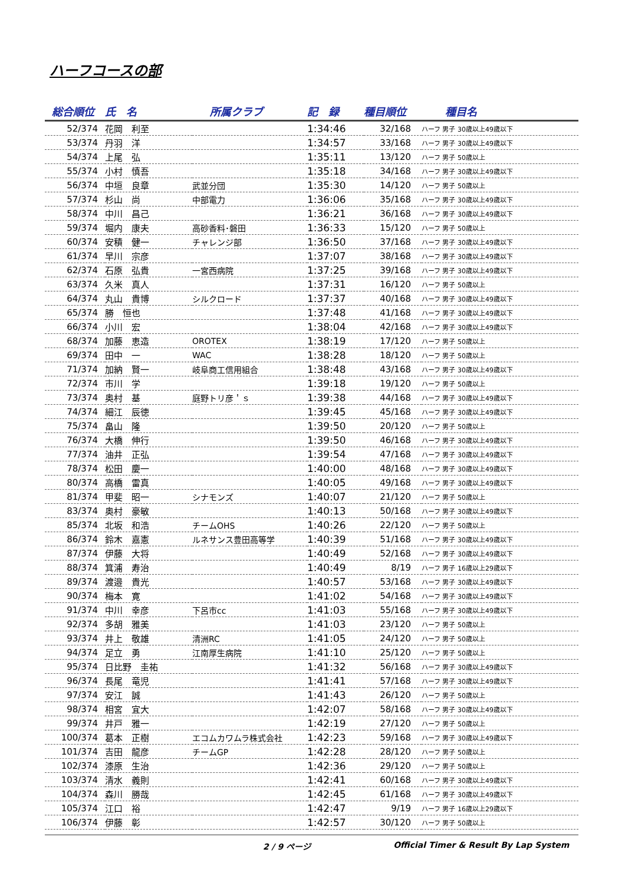ハーフコースの部
| 総合順位 | 氏 名 | 所属クラブ | 記 録 | 種目順位 | 種目名 |
| --- | --- | --- | --- | --- | --- |
| 52/374 | 花岡 利至 | | 1:34:46 | 32/168 | ハーフ 男子 30歳以上49歳以下 |
| 53/374 | 丹羽 洋 | | 1:34:57 | 33/168 | ハーフ 男子 30歳以上49歳以下 |
| 54/374 | 上尾 弘 | | 1:35:11 | 13/120 | ハーフ 男子 50歳以上 |
| 55/374 | 小村 慎吾 | | 1:35:18 | 34/168 | ハーフ 男子 30歳以上49歳以下 |
| 56/374 | 中垣 良章 | 武並分団 | 1:35:30 | 14/120 | ハーフ 男子 50歳以上 |
| 57/374 | 杉山 尚 | 中部電力 | 1:36:06 | 35/168 | ハーフ 男子 30歳以上49歳以下 |
| 58/374 | 中川 昌己 | | 1:36:21 | 36/168 | ハーフ 男子 30歳以上49歳以下 |
| 59/374 | 堀内 康夫 | 高砂香料･磐田 | 1:36:33 | 15/120 | ハーフ 男子 50歳以上 |
| 60/374 | 安積 健一 | チャレンジ部 | 1:36:50 | 37/168 | ハーフ 男子 30歳以上49歳以下 |
| 61/374 | 早川 宗彦 | | 1:37:07 | 38/168 | ハーフ 男子 30歳以上49歳以下 |
| 62/374 | 石原 弘貴 | 一宮西病院 | 1:37:25 | 39/168 | ハーフ 男子 30歳以上49歳以下 |
| 63/374 | 久米 真人 | | 1:37:31 | 16/120 | ハーフ 男子 50歳以上 |
| 64/374 | 丸山 貴博 | シルクロード | 1:37:37 | 40/168 | ハーフ 男子 30歳以上49歳以下 |
| 65/374 | 勝 恒也 | | 1:37:48 | 41/168 | ハーフ 男子 30歳以上49歳以下 |
| 66/374 | 小川 宏 | | 1:38:04 | 42/168 | ハーフ 男子 30歳以上49歳以下 |
| 68/374 | 加藤 恵造 | OROTEX | 1:38:19 | 17/120 | ハーフ 男子 50歳以上 |
| 69/374 | 田中 一 | WAC | 1:38:28 | 18/120 | ハーフ 男子 50歳以上 |
| 71/374 | 加納 賢一 | 岐阜商工信用組合 | 1:38:48 | 43/168 | ハーフ 男子 30歳以上49歳以下 |
| 72/374 | 市川 学 | | 1:39:18 | 19/120 | ハーフ 男子 50歳以上 |
| 73/374 | 奥村 基 | 庭野トリ彦＇ｓ | 1:39:38 | 44/168 | ハーフ 男子 30歳以上49歳以下 |
| 74/374 | 細江 辰徳 | | 1:39:45 | 45/168 | ハーフ 男子 30歳以上49歳以下 |
| 75/374 | 畠山 隆 | | 1:39:50 | 20/120 | ハーフ 男子 50歳以上 |
| 76/374 | 大橋 伸行 | | 1:39:50 | 46/168 | ハーフ 男子 30歳以上49歳以下 |
| 77/374 | 油井 正弘 | | 1:39:54 | 47/168 | ハーフ 男子 30歳以上49歳以下 |
| 78/374 | 松田 慶一 | | 1:40:00 | 48/168 | ハーフ 男子 30歳以上49歳以下 |
| 80/374 | 高橋 雷真 | | 1:40:05 | 49/168 | ハーフ 男子 30歳以上49歳以下 |
| 81/374 | 甲斐 昭一 | シナモンズ | 1:40:07 | 21/120 | ハーフ 男子 50歳以上 |
| 83/374 | 奥村 豪敏 | | 1:40:13 | 50/168 | ハーフ 男子 30歳以上49歳以下 |
| 85/374 | 北坂 和浩 | チームOHS | 1:40:26 | 22/120 | ハーフ 男子 50歳以上 |
| 86/374 | 鈴木 嘉憲 | ルネサンス豊田高等学 | 1:40:39 | 51/168 | ハーフ 男子 30歳以上49歳以下 |
| 87/374 | 伊藤 大将 | | 1:40:49 | 52/168 | ハーフ 男子 30歳以上49歳以下 |
| 88/374 | 箕浦 寿治 | | 1:40:49 | 8/19 | ハーフ 男子 16歳以上29歳以下 |
| 89/374 | 渡邉 貴光 | | 1:40:57 | 53/168 | ハーフ 男子 30歳以上49歳以下 |
| 90/374 | 梅本 寛 | | 1:41:02 | 54/168 | ハーフ 男子 30歳以上49歳以下 |
| 91/374 | 中川 幸彦 | 下呂市cc | 1:41:03 | 55/168 | ハーフ 男子 30歳以上49歳以下 |
| 92/374 | 多胡 雅美 | | 1:41:03 | 23/120 | ハーフ 男子 50歳以上 |
| 93/374 | 井上 敬雄 | 清洲RC | 1:41:05 | 24/120 | ハーフ 男子 50歳以上 |
| 94/374 | 足立 勇 | 江南厚生病院 | 1:41:10 | 25/120 | ハーフ 男子 50歳以上 |
| 95/374 | 日比野 圭祐 | | 1:41:32 | 56/168 | ハーフ 男子 30歳以上49歳以下 |
| 96/374 | 長尾 竜児 | | 1:41:41 | 57/168 | ハーフ 男子 30歳以上49歳以下 |
| 97/374 | 安江 誠 | | 1:41:43 | 26/120 | ハーフ 男子 50歳以上 |
| 98/374 | 相宮 宜大 | | 1:42:07 | 58/168 | ハーフ 男子 30歳以上49歳以下 |
| 99/374 | 井戸 雅一 | | 1:42:19 | 27/120 | ハーフ 男子 50歳以上 |
| 100/374 | 葛本 正樹 | エコムカワムラ株式会社 | 1:42:23 | 59/168 | ハーフ 男子 30歳以上49歳以下 |
| 101/374 | 吉田 龍彦 | チームGP | 1:42:28 | 28/120 | ハーフ 男子 50歳以上 |
| 102/374 | 漆原 生治 | | 1:42:36 | 29/120 | ハーフ 男子 50歳以上 |
| 103/374 | 清水 義則 | | 1:42:41 | 60/168 | ハーフ 男子 30歳以上49歳以下 |
| 104/374 | 森川 勝哉 | | 1:42:45 | 61/168 | ハーフ 男子 30歳以上49歳以下 |
| 105/374 | 江口 裕 | | 1:42:47 | 9/19 | ハーフ 男子 16歳以上29歳以下 |
| 106/374 | 伊藤 彰 | | 1:42:57 | 30/120 | ハーフ 男子 50歳以上 |
2 / 9 ページ Official Timer & Result By Lap System